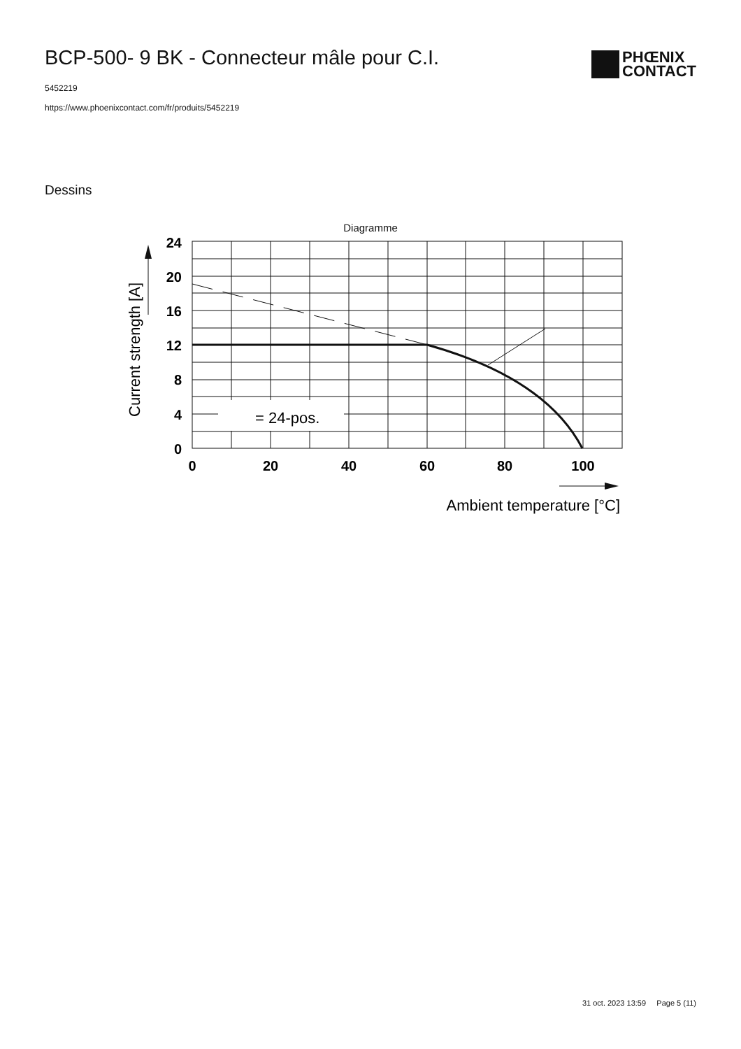BCP-500- 9 BK - Connecteur mâle pour C.I.
5452219
https://www.phoenixcontact.com/fr/produits/5452219
PHŒNIX
CONTACT
Dessins
Diagramme
= 24-pos.
24
20
16
12
8
4
0
0
20
40
60
80
100
Ambient temperature [°C]
Current strength [A]
31 oct. 2023 13:59 Page 5 (11)